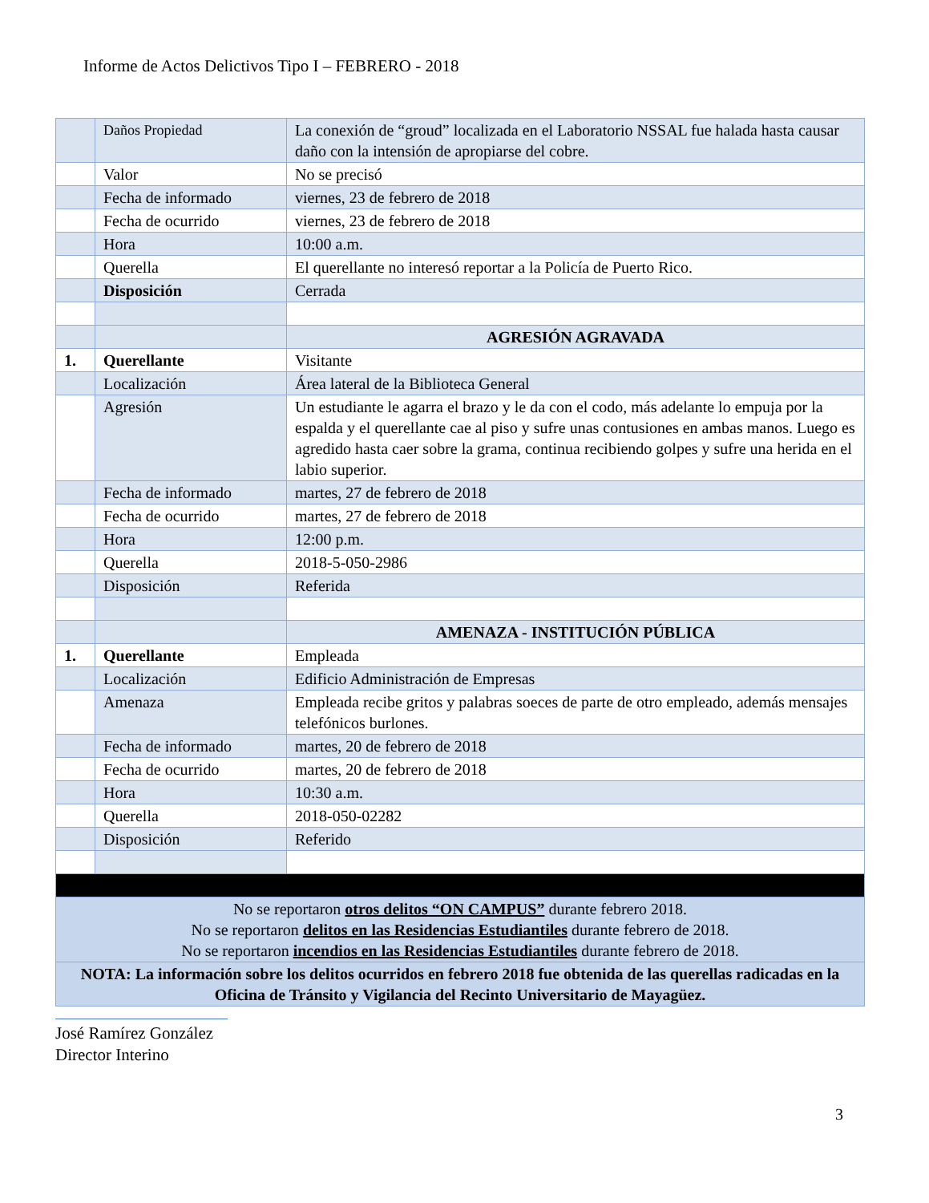Informe de Actos Delictivos Tipo I – FEBRERO - 2018
| | Daños Propiedad | La conexión de “groud” localizada en el Laboratorio NSSAL fue halada hasta causar daño con la intensión de apropiarse del cobre. |
| | Valor | No se precisó |
| | Fecha de informado | viernes, 23 de febrero de 2018 |
| | Fecha de ocurrido | viernes, 23 de febrero de 2018 |
| | Hora | 10:00 a.m. |
| | Querella | El querellante no interesó reportar a la Policía de Puerto Rico. |
| | Disposición | Cerrada |
| | | AGRESIÓN AGRAVADA |
| 1. | Querellante | Visitante |
| | Localización | Área lateral de la Biblioteca General |
| | Agresión | Un estudiante le agarra el brazo y le da con el codo, más adelante lo empuja por la espalda y el querellante cae al piso y sufre unas contusiones en ambas manos. Luego es agredido hasta caer sobre la grama, continua recibiendo golpes y sufre una herida en el labio superior. |
| | Fecha de informado | martes, 27 de febrero de 2018 |
| | Fecha de ocurrido | martes, 27 de febrero de 2018 |
| | Hora | 12:00 p.m. |
| | Querella | 2018-5-050-2986 |
| | Disposición | Referida |
| | | AMENAZA - INSTITUCIÓN PÚBLICA |
| 1. | Querellante | Empleada |
| | Localización | Edificio Administración de Empresas |
| | Amenaza | Empleada recibe gritos y palabras soeces de parte de otro empleado, además mensajes telefónicos burlones. |
| | Fecha de informado | martes, 20 de febrero de 2018 |
| | Fecha de ocurrido | martes, 20 de febrero de 2018 |
| | Hora | 10:30 a.m. |
| | Querella | 2018-050-02282 |
| | Disposición | Referido |
| No se reportaron otros delitos “ON CAMPUS” durante febrero 2018. No se reportaron delitos en las Residencias Estudiantiles durante febrero de 2018. No se reportaron incendios en las Residencias Estudiantiles durante febrero de 2018. | | |
| NOTA: La información sobre los delitos ocurridos en febrero 2018 fue obtenida de las querellas radicadas en la Oficina de Tránsito y Vigilancia del Recinto Universitario de Mayagüez. | | |
José Ramírez González
Director Interino
3